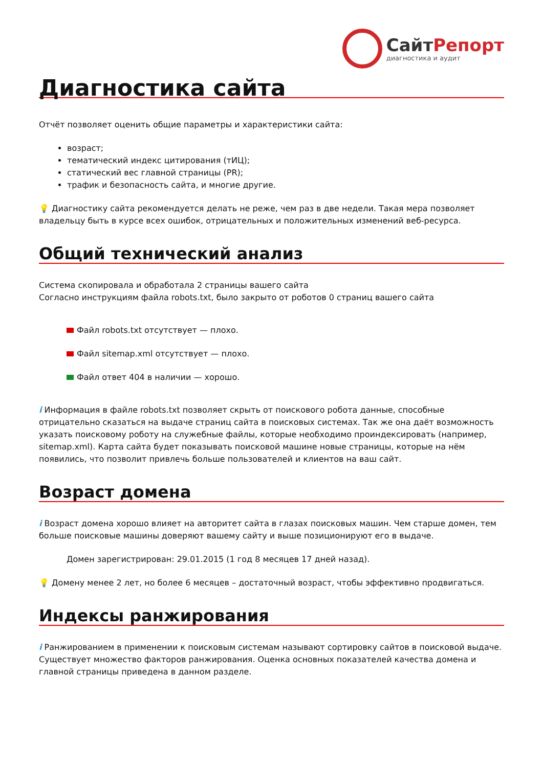СайтРепорт
диагностика и аудит
Диагностика сайта
Отчёт позволяет оценить общие параметры и характеристики сайта:
возраст;
тематический индекс цитирования (тИЦ);
статический вес главной страницы (PR);
трафик и безопасность сайта, и многие другие.
💡 Диагностику сайта рекомендуется делать не реже, чем раз в две недели. Такая мера позволяет владельцу быть в курсе всех ошибок, отрицательных и положительных изменений веб-ресурса.
Общий технический анализ
Система скопировала и обработала 2 страницы вашего сайта
Согласно инструкциям файла robots.txt, было закрыто от роботов 0 страниц вашего сайта
Файл robots.txt отсутствует — плохо.
Файл sitemap.xml отсутствует — плохо.
Файл ответ 404 в наличии — хорошо.
i Информация в файле robots.txt позволяет скрыть от поискового робота данные, способные отрицательно сказаться на выдаче страниц сайта в поисковых системах. Так же она даёт возможность указать поисковому роботу на служебные файлы, которые необходимо проиндексировать (например, sitemap.xml). Карта сайта будет показывать поисковой машине новые страницы, которые на нём появились, что позволит привлечь больше пользователей и клиентов на ваш сайт.
Возраст домена
i Возраст домена хорошо влияет на авторитет сайта в глазах поисковых машин. Чем старше домен, тем больше поисковые машины доверяют вашему сайту и выше позиционируют его в выдаче.
Домен зарегистрирован: 29.01.2015 (1 год 8 месяцев 17 дней назад).
💡 Домену менее 2 лет, но более 6 месяцев – достаточный возраст, чтобы эффективно продвигаться.
Индексы ранжирования
i Ранжированием в применении к поисковым системам называют сортировку сайтов в поисковой выдаче. Существует множество факторов ранжирования. Оценка основных показателей качества домена и главной страницы приведена в данном разделе.